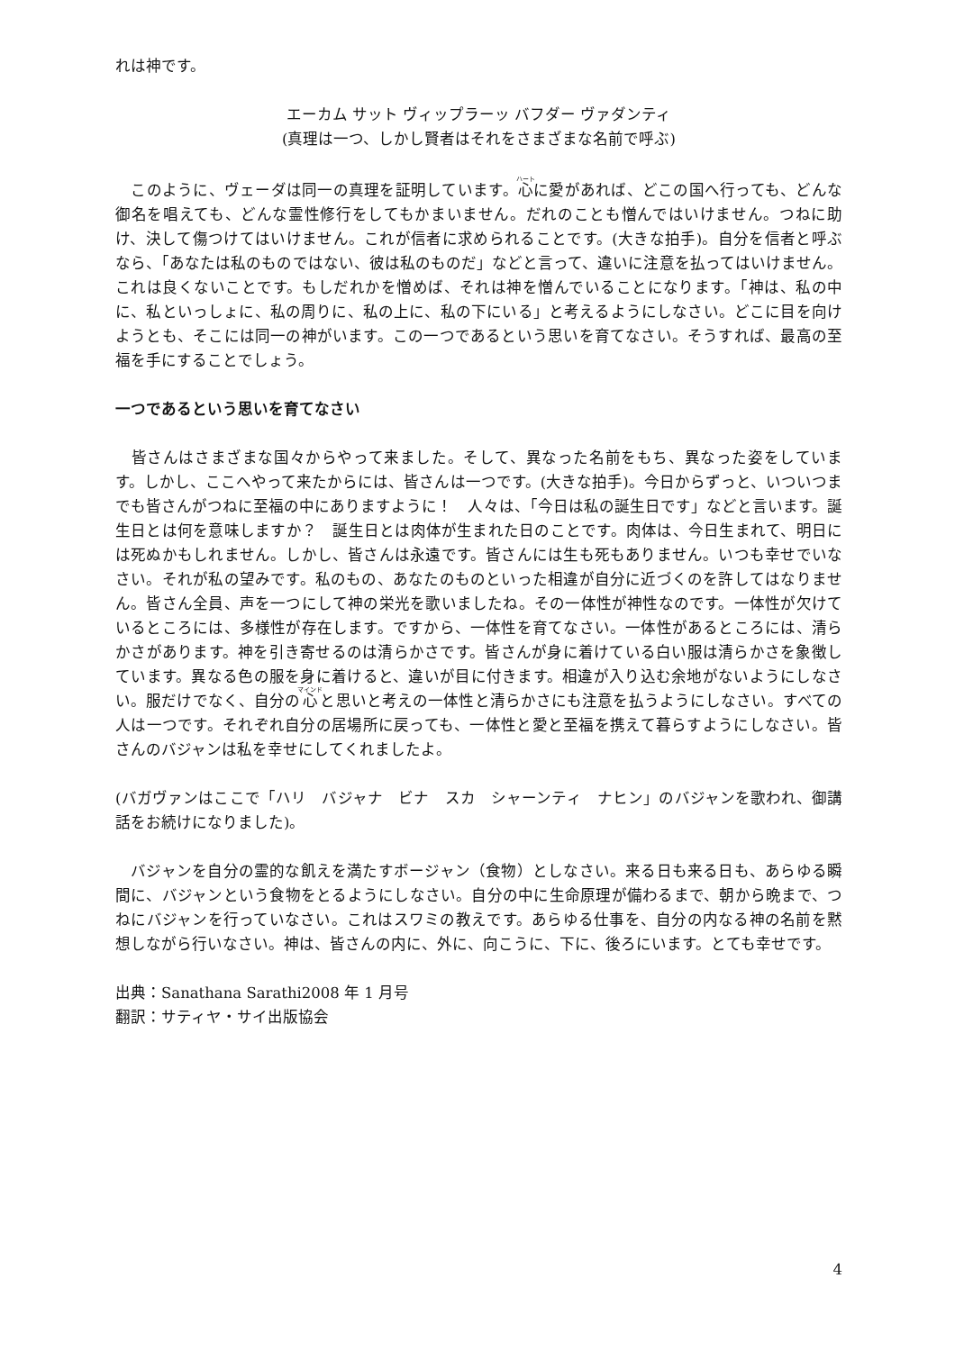れは神です。
エーカム サット ヴィップラーッ バフダー ヴァダンティ
(真理は一つ、しかし賢者はそれをさまざまな名前で呼ぶ)
　このように、ヴェーダは同一の真理を証明しています。心に愛があれば、どこの国へ行っても、どんな御名を唱えても、どんな霊性修行をしてもかまいません。だれのことも憎んではいけません。つねに助け、決して傷つけてはいけません。これが信者に求められることです。(大きな拍手)。自分を信者と呼ぶなら、「あなたは私のものではない、彼は私のものだ」などと言って、違いに注意を払ってはいけません。これは良くないことです。もしだれかを憎めば、それは神を憎んでいることになります。「神は、私の中に、私といっしょに、私の周りに、私の上に、私の下にいる」と考えるようにしなさい。どこに目を向けようとも、そこには同一の神がいます。この一つであるという思いを育てなさい。そうすれば、最高の至福を手にすることでしょう。
一つであるという思いを育てなさい
　皆さんはさまざまな国々からやって来ました。そして、異なった名前をもち、異なった姿をしています。しかし、ここへやって来たからには、皆さんは一つです。(大きな拍手)。今日からずっと、いついつまでも皆さんがつねに至福の中にありますように！　人々は、「今日は私の誕生日です」などと言います。誕生日とは何を意味しますか？　誕生日とは肉体が生まれた日のことです。肉体は、今日生まれて、明日には死ぬかもしれません。しかし、皆さんは永遠です。皆さんには生も死もありません。いつも幸せでいなさい。それが私の望みです。私のもの、あなたのものといった相違が自分に近づくのを許してはなりません。皆さん全員、声を一つにして神の栄光を歌いましたね。その一体性が神性なのです。一体性が欠けているところには、多様性が存在します。ですから、一体性を育てなさい。一体性があるところには、清らかさがあります。神を引き寄せるのは清らかさです。皆さんが身に着けている白い服は清らかさを象徴しています。異なる色の服を身に着けると、違いが目に付きます。相違が入り込む余地がないようにしなさい。服だけでなく、自分の心と思いと考えの一体性と清らかさにも注意を払うようにしなさい。すべての人は一つです。それぞれ自分の居場所に戻っても、一体性と愛と至福を携えて暮らすようにしなさい。皆さんのバジャンは私を幸せにしてくれましたよ。
(バガヴァンはここで「ハリ　バジャナ　ビナ　スカ　シャーンティ　ナヒン」のバジャンを歌われ、御講話をお続けになりました)。
　バジャンを自分の霊的な飢えを満たすボージャン（食物）としなさい。来る日も来る日も、あらゆる瞬間に、バジャンという食物をとるようにしなさい。自分の中に生命原理が備わるまで、朝から晩まで、つねにバジャンを行っていなさい。これはスワミの教えです。あらゆる仕事を、自分の内なる神の名前を黙想しながら行いなさい。神は、皆さんの内に、外に、向こうに、下に、後ろにいます。とても幸せです。
出典：Sanathana Sarathi2008 年 1 月号
翻訳：サティヤ・サイ出版協会
4